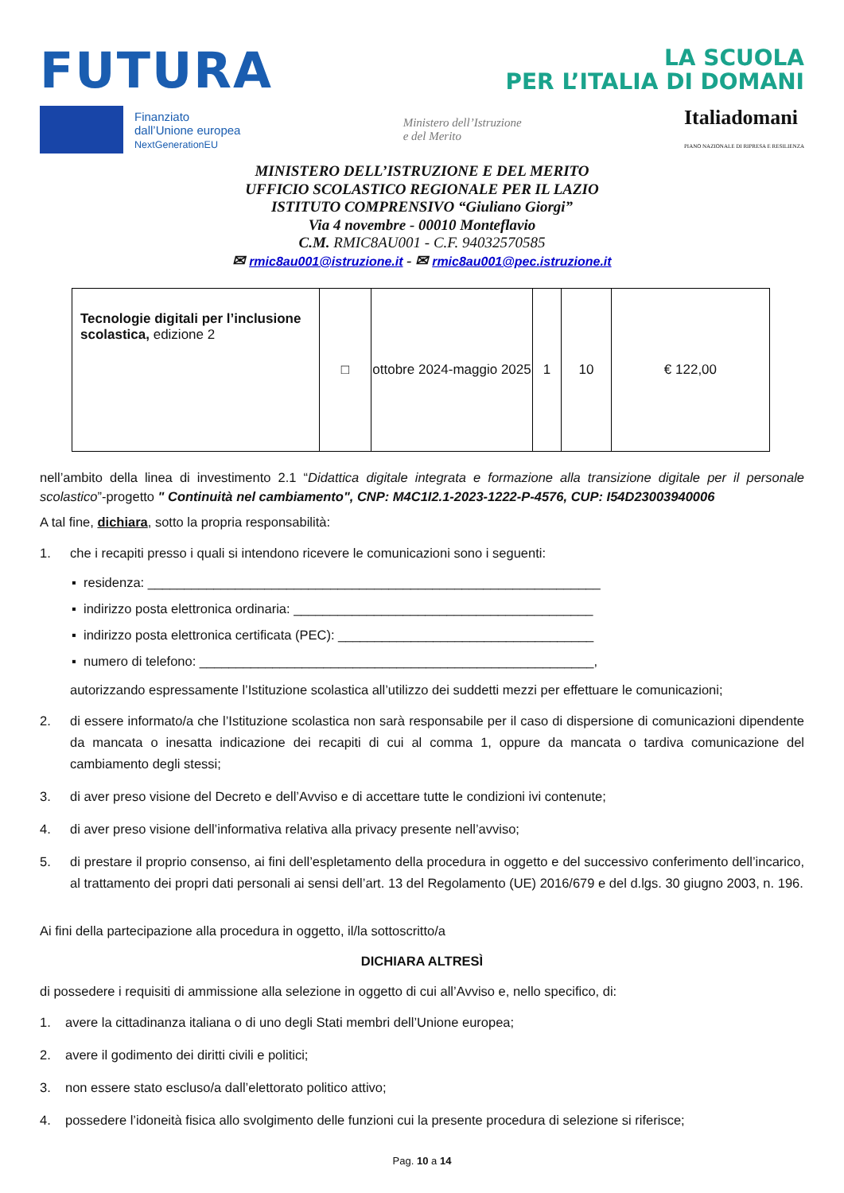FUTURA
LA SCUOLA
PER L’ITALIA DI DOMANI
Finanziato
dall’Unione europea
NextGenerationEU
Ministero dell’Istruzione
e del Merito
Italiadomani
PIANO NAZIONALE DI RIPRESA E RESILIENZA
MINISTERO DELL’ISTRUZIONE E DEL MERITO
UFFICIO SCOLASTICO REGIONALE PER IL LAZIO
ISTITUTO COMPRENSIVO “Giuliano Giorgi”
Via 4 novembre - 00010 Monteflavio
C.M. RMIC8AU001 - C.F. 94032570585
✉ rmic8au001@istruzione.it - ✉ rmic8au001@pec.istruzione.it
| Tecnologie digitali per l’inclusione scolastica, edizione 2 | □ | ottobre 2024-maggio 2025 | 1 | 10 | € 122,00 |
nell’ambito della linea di investimento 2.1 “Didattica digitale integrata e formazione alla transizione digitale per il personale scolastico”-progetto " Continuità nel cambiamento", CNP: M4C1I2.1-2023-1222-P-4576, CUP: I54D23003940006
A tal fine, dichiara, sotto la propria responsabilità:
1. che i recapiti presso i quali si intendono ricevere le comunicazioni sono i seguenti:
▪ residenza: ______________________________________________________________
▪ indirizzo posta elettronica ordinaria: _________________________________________
▪ indirizzo posta elettronica certificata (PEC): ___________________________________
▪ numero di telefono: ______________________________________________________,
autorizzando espressamente l’Istituzione scolastica all’utilizzo dei suddetti mezzi per effettuare le comunicazioni;
2. di essere informato/a che l’Istituzione scolastica non sarà responsabile per il caso di dispersione di comunicazioni dipendente da mancata o inesatta indicazione dei recapiti di cui al comma 1, oppure da mancata o tardiva comunicazione del cambiamento degli stessi;
3. di aver preso visione del Decreto e dell’Avviso e di accettare tutte le condizioni ivi contenute;
4. di aver preso visione dell’informativa relativa alla privacy presente nell’avviso;
5. di prestare il proprio consenso, ai fini dell’espletamento della procedura in oggetto e del successivo conferimento dell’incarico, al trattamento dei propri dati personali ai sensi dell’art. 13 del Regolamento (UE) 2016/679 e del d.lgs. 30 giugno 2003, n. 196.
Ai fini della partecipazione alla procedura in oggetto, il/la sottoscritto/a
DICHIARA ALTRESÌ
di possedere i requisiti di ammissione alla selezione in oggetto di cui all’Avviso e, nello specifico, di:
1. avere la cittadinanza italiana o di uno degli Stati membri dell’Unione europea;
2. avere il godimento dei diritti civili e politici;
3. non essere stato escluso/a dall’elettorato politico attivo;
4. possedere l’idoneità fisica allo svolgimento delle funzioni cui la presente procedura di selezione si riferisce;
Pag. 10 a 14